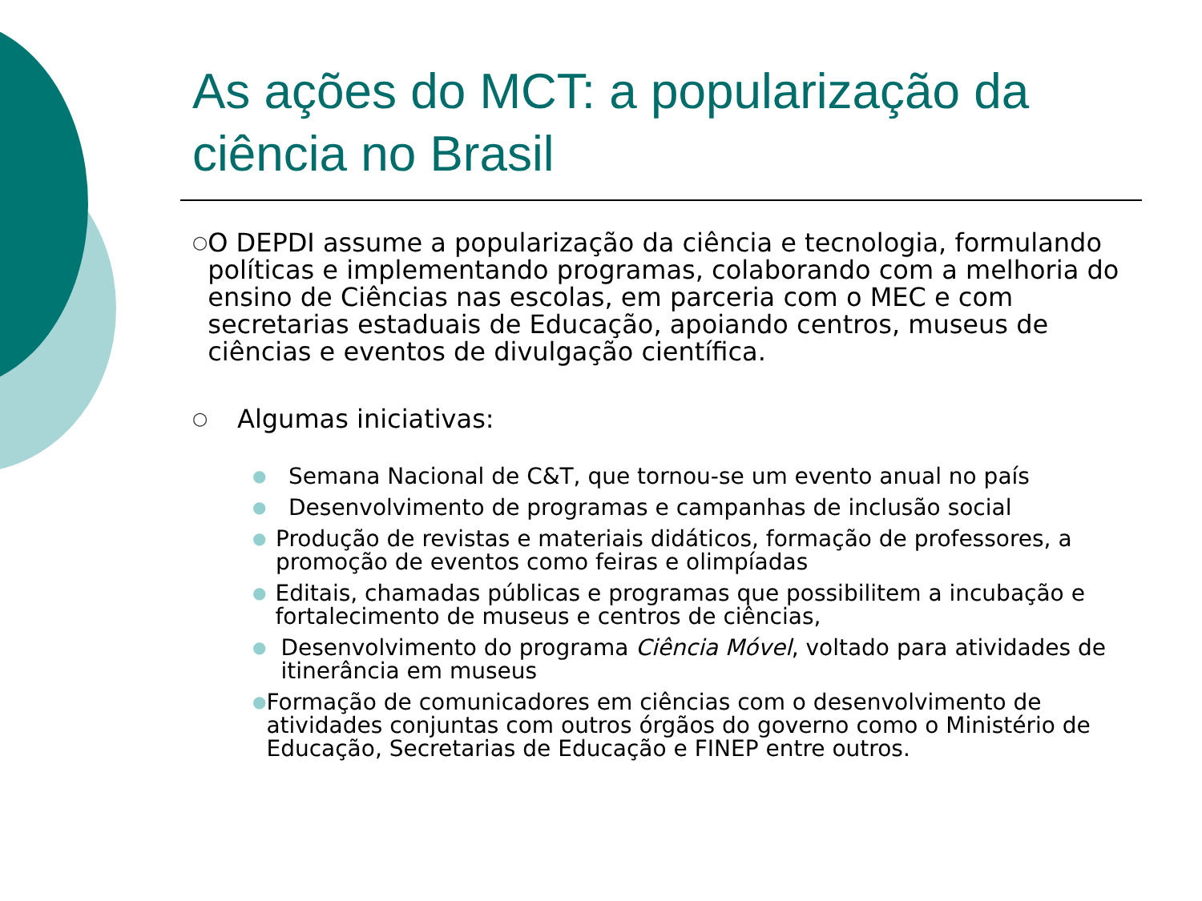As ações do MCT: a popularização da ciência no Brasil
○
O DEPDI assume a popularização da ciência e tecnologia, formulando políticas e implementando programas, colaborando com a melhoria do ensino de Ciências nas escolas, em parceria com o MEC e com secretarias estaduais de Educação, apoiando centros, museus de ciências e eventos de divulgação científica.
○
Algumas iniciativas:
●
Semana Nacional de C&T, que tornou-se um evento anual no país
●
Desenvolvimento de programas e campanhas de inclusão social
●
Produção de revistas e materiais didáticos, formação de professores, a promoção de eventos como feiras e olimpíadas
●
Editais, chamadas públicas e programas que possibilitem a incubação e fortalecimento de museus e centros de ciências,
●
Desenvolvimento do programa Ciência Móvel, voltado para atividades de itinerância em museus
●
Formação de comunicadores em ciências com o desenvolvimento de atividades conjuntas com outros órgãos do governo como o Ministério de Educação, Secretarias de Educação e FINEP entre outros.